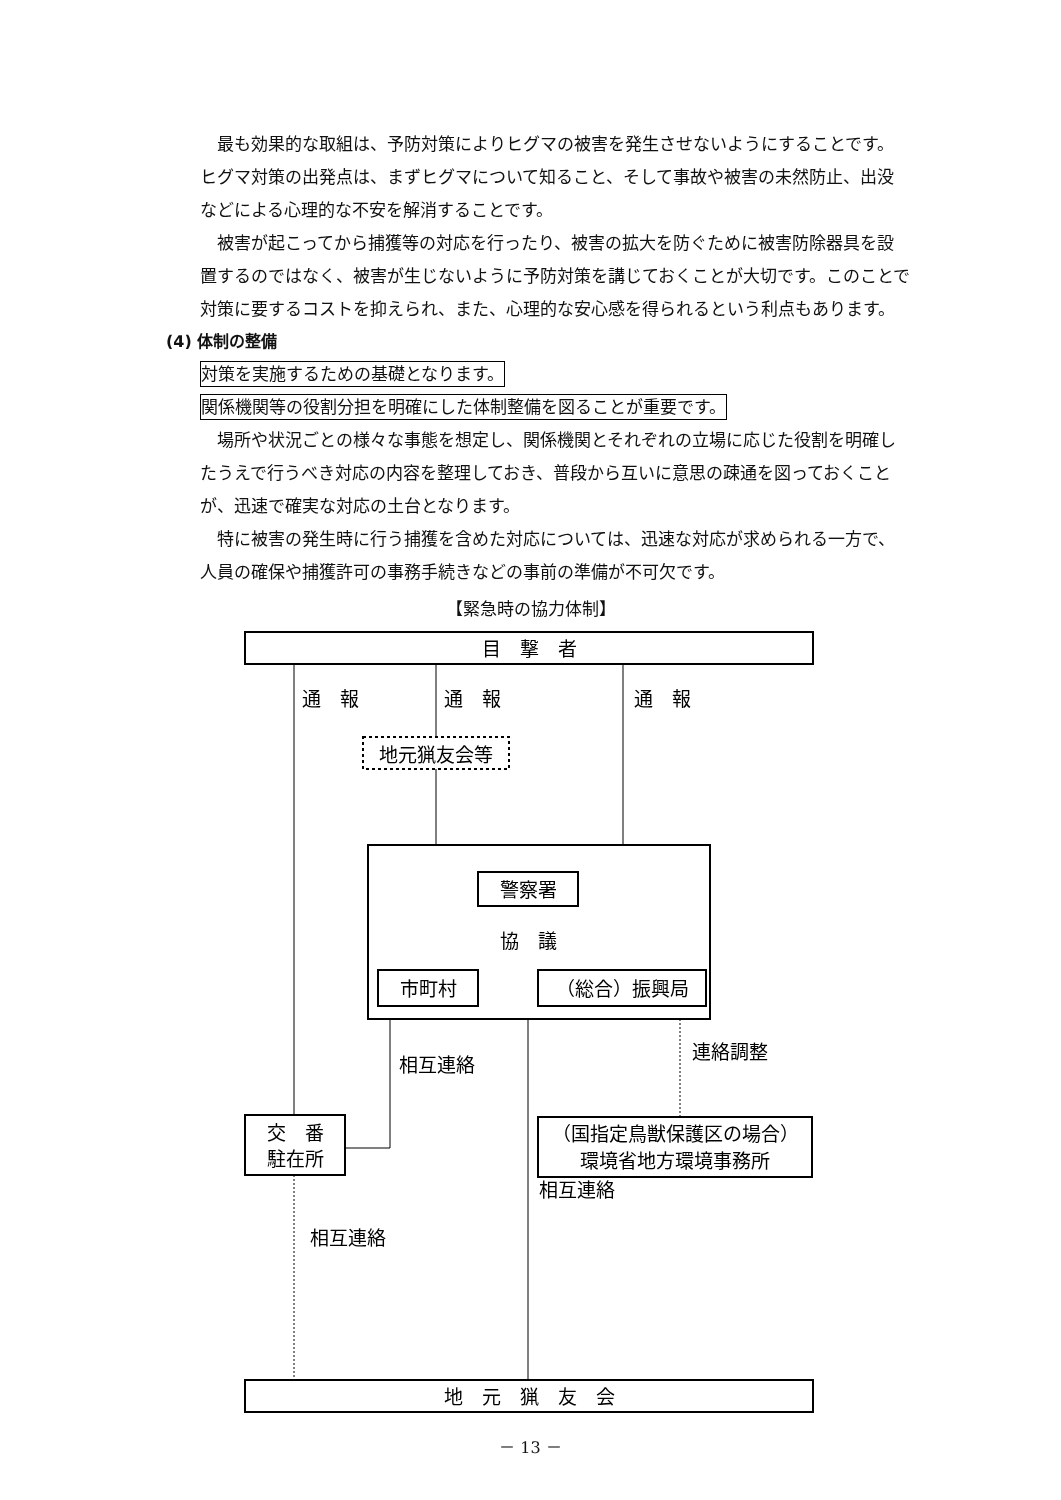最も効果的な取組は、予防対策によりヒグマの被害を発生させないようにすることです。ヒグマ対策の出発点は、まずヒグマについて知ること、そして事故や被害の未然防止、出没などによる心理的な不安を解消することです。
被害が起こってから捕獲等の対応を行ったり、被害の拡大を防ぐために被害防除器具を設置するのではなく、被害が生じないように予防対策を講じておくことが大切です。このことで対策に要するコストを抑えられ、また、心理的な安心感を得られるという利点もあります。
(4) 体制の整備
対策を実施するための基礎となります。
関係機関等の役割分担を明確にした体制整備を図ることが重要です。
場所や状況ごとの様々な事態を想定し、関係機関とそれぞれの立場に応じた役割を明確したうえで行うべき対応の内容を整理しておき、普段から互いに意思の疎通を図っておくことが、迅速で確実な対応の土台となります。
特に被害の発生時に行う捕獲を含めた対応については、迅速な対応が求められる一方で、人員の確保や捕獲許可の事務手続きなどの事前の準備が不可欠です。
【緊急時の協力体制】
目　撃　者
通　報
通　報
通　報
地元猟友会等
警察署
協　議
市町村
（総合）振興局
交　番
駐在所
（国指定鳥獣保護区の場合）
環境省地方環境事務所
相互連絡
連絡調整
相互連絡
相互連絡
地　元　猟　友　会
－ 13 －